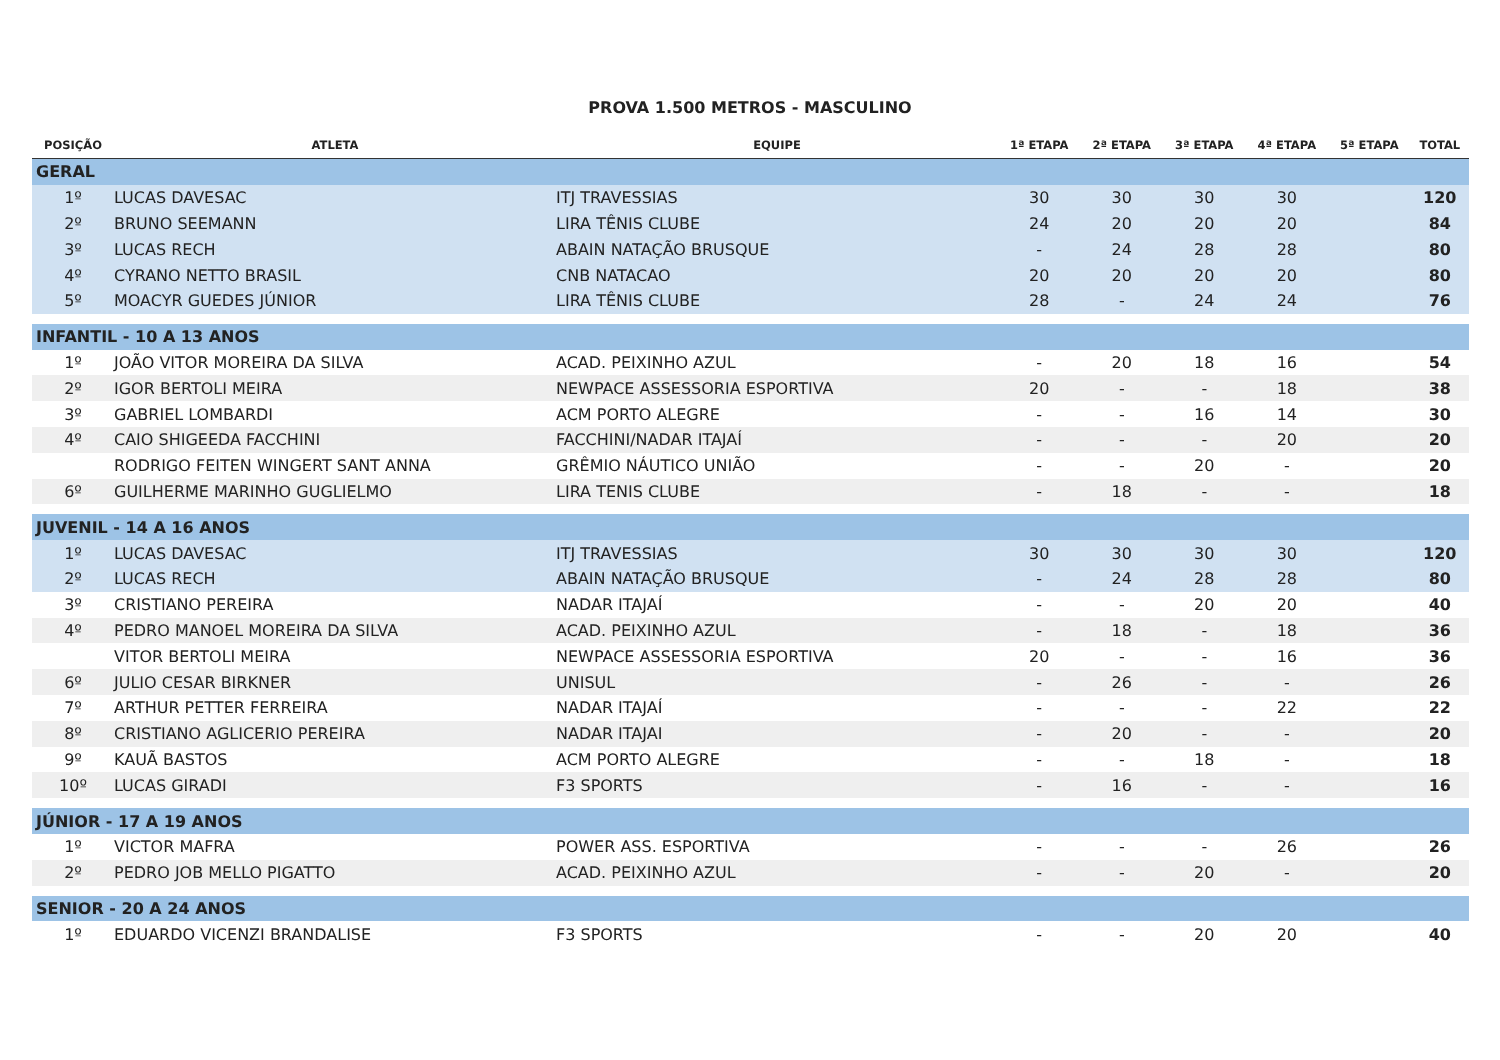PROVA 1.500 METROS - MASCULINO
| POSIÇÃO | ATLETA | EQUIPE | 1ª ETAPA | 2ª ETAPA | 3ª ETAPA | 4ª ETAPA | 5ª ETAPA | TOTAL |
| --- | --- | --- | --- | --- | --- | --- | --- | --- |
| GERAL | | | | | | | | |
| 1º | LUCAS DAVESAC | ITJ TRAVESSIAS | 30 | 30 | 30 | 30 | | 120 |
| 2º | BRUNO SEEMANN | LIRA TÊNIS CLUBE | 24 | 20 | 20 | 20 | | 84 |
| 3º | LUCAS RECH | ABAIN NATAÇÃO BRUSQUE | - | 24 | 28 | 28 | | 80 |
| 4º | CYRANO NETTO BRASIL | CNB NATACAO | 20 | 20 | 20 | 20 | | 80 |
| 5º | MOACYR GUEDES JÚNIOR | LIRA TÊNIS CLUBE | 28 | - | 24 | 24 | | 76 |
| INFANTIL - 10 A 13 ANOS | | | | | | | | |
| 1º | JOÃO VITOR MOREIRA DA SILVA | ACAD. PEIXINHO AZUL | - | 20 | 18 | 16 | | 54 |
| 2º | IGOR BERTOLI MEIRA | NEWPACE ASSESSORIA ESPORTIVA | 20 | - | - | 18 | | 38 |
| 3º | GABRIEL LOMBARDI | ACM PORTO ALEGRE | - | - | 16 | 14 | | 30 |
| 4º | CAIO SHIGEEDA FACCHINI | FACCHINI/NADAR ITAJAÍ | - | - | - | 20 | | 20 |
| | RODRIGO FEITEN WINGERT SANT ANNA | GRÊMIO NÁUTICO UNIÃO | - | - | 20 | - | | 20 |
| 6º | GUILHERME MARINHO GUGLIELMO | LIRA TENIS CLUBE | - | 18 | - | - | | 18 |
| JUVENIL - 14 A 16 ANOS | | | | | | | | |
| 1º | LUCAS DAVESAC | ITJ TRAVESSIAS | 30 | 30 | 30 | 30 | | 120 |
| 2º | LUCAS RECH | ABAIN NATAÇÃO BRUSQUE | - | 24 | 28 | 28 | | 80 |
| 3º | CRISTIANO PEREIRA | NADAR ITAJAÍ | - | - | 20 | 20 | | 40 |
| 4º | PEDRO MANOEL MOREIRA DA SILVA | ACAD. PEIXINHO AZUL | - | 18 | - | 18 | | 36 |
| | VITOR BERTOLI MEIRA | NEWPACE ASSESSORIA ESPORTIVA | 20 | - | - | 16 | | 36 |
| 6º | JULIO CESAR BIRKNER | UNISUL | - | 26 | - | - | | 26 |
| 7º | ARTHUR PETTER FERREIRA | NADAR ITAJAÍ | - | - | - | 22 | | 22 |
| 8º | CRISTIANO AGLICERIO PEREIRA | NADAR ITAJAI | - | 20 | - | - | | 20 |
| 9º | KAUÃ BASTOS | ACM PORTO ALEGRE | - | - | 18 | - | | 18 |
| 10º | LUCAS GIRADI | F3 SPORTS | - | 16 | - | - | | 16 |
| JÚNIOR - 17 A 19 ANOS | | | | | | | | |
| 1º | VICTOR MAFRA | POWER ASS. ESPORTIVA | - | - | - | 26 | | 26 |
| 2º | PEDRO JOB MELLO PIGATTO | ACAD. PEIXINHO AZUL | - | - | 20 | - | | 20 |
| SENIOR - 20 A 24 ANOS | | | | | | | | |
| 1º | EDUARDO VICENZI BRANDALISE | F3 SPORTS | - | - | 20 | 20 | | 40 |